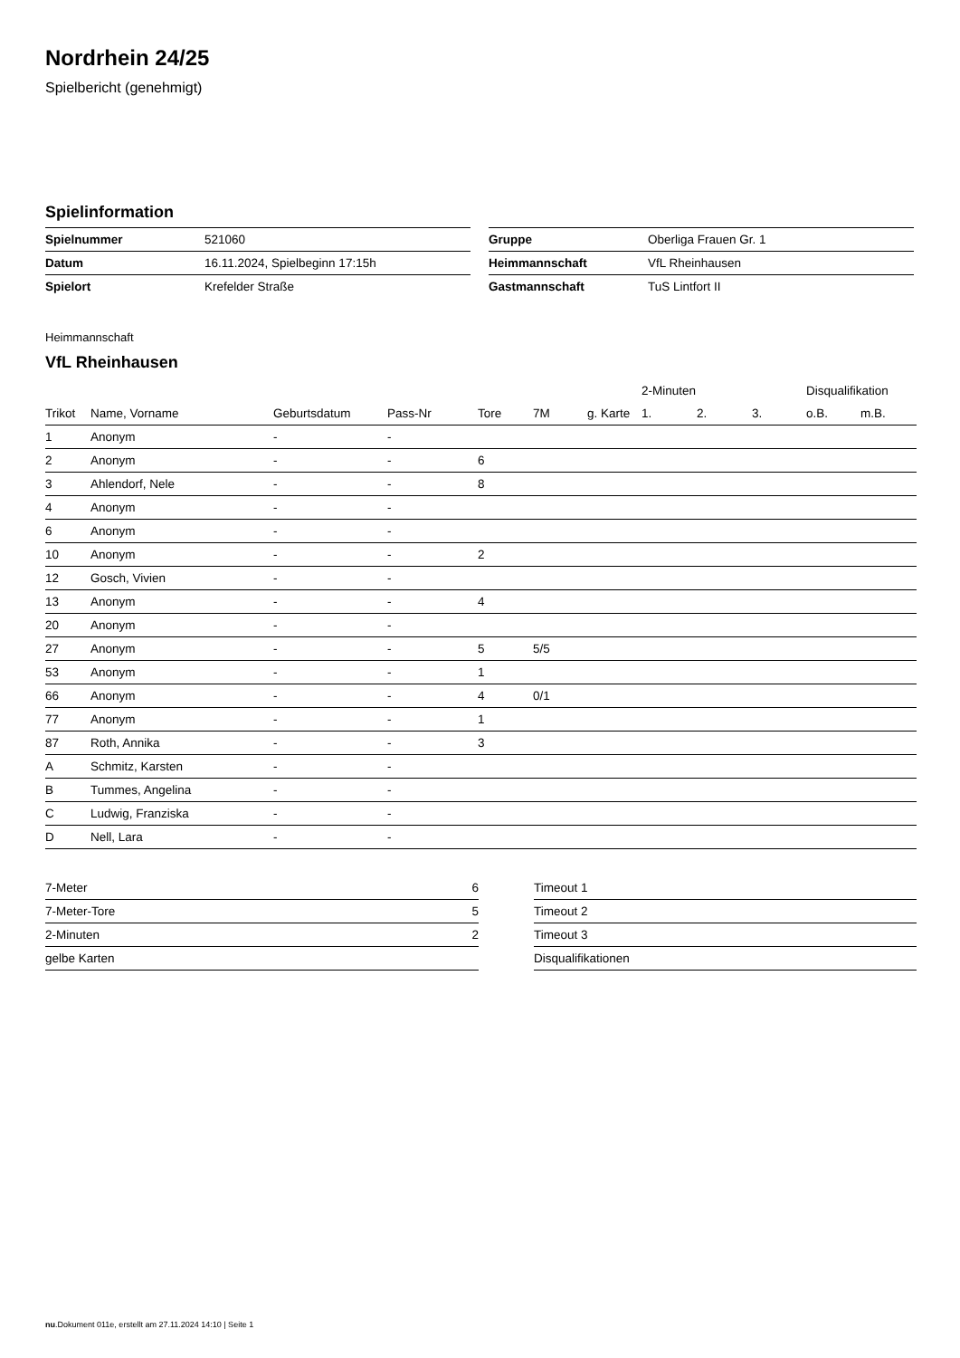Nordrhein 24/25
Spielbericht (genehmigt)
Spielinformation
| Spielnummer | 521060 |
| Datum | 16.11.2024, Spielbeginn 17:15h |
| Spielort | Krefelder Straße |
| Gruppe | Oberliga Frauen Gr. 1 |
| Heimmannschaft | VfL Rheinhausen |
| Gastmannschaft | TuS Lintfort II |
Heimmannschaft
VfL Rheinhausen
| | | | | | | | 2-Minuten | | | Disqualifikation | |
| --- | --- | --- | --- | --- | --- | --- | --- | --- | --- | --- | --- |
| Trikot | Name, Vorname | Geburtsdatum | Pass-Nr | Tore | 7M | g. Karte | 1. | 2. | 3. | o.B. | m.B. |
| 1 | Anonym | - | - | | | | | | | | |
| 2 | Anonym | - | - | 6 | | | | | | | |
| 3 | Ahlendorf, Nele | - | - | 8 | | | | | | | |
| 4 | Anonym | - | - | | | | | | | | |
| 6 | Anonym | - | - | | | | | | | | |
| 10 | Anonym | - | - | 2 | | | | | | | |
| 12 | Gosch, Vivien | - | - | | | | | | | | |
| 13 | Anonym | - | - | 4 | | | | | | | |
| 20 | Anonym | - | - | | | | | | | | |
| 27 | Anonym | - | - | 5 | 5/5 | | | | | | |
| 53 | Anonym | - | - | 1 | | | | | | | |
| 66 | Anonym | - | - | 4 | 0/1 | | | | | | |
| 77 | Anonym | - | - | 1 | | | | | | | |
| 87 | Roth, Annika | - | - | 3 | | | | | | | |
| A | Schmitz, Karsten | - | - | | | | | | | | |
| B | Tummes, Angelina | - | - | | | | | | | | |
| C | Ludwig, Franziska | - | - | | | | | | | | |
| D | Nell, Lara | - | - | | | | | | | | |
| 7-Meter | 6 |
| 7-Meter-Tore | 5 |
| 2-Minuten | 2 |
| gelbe Karten | |
| Timeout 1 |
| Timeout 2 |
| Timeout 3 |
| Disqualifikationen |
nu.Dokument 011e, erstellt am 27.11.2024 14:10 | Seite 1